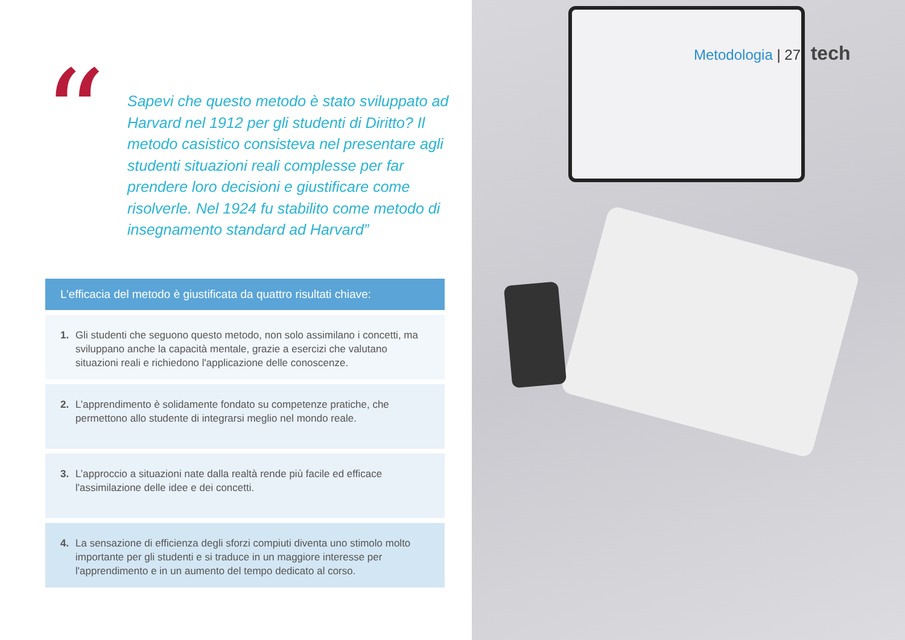“
Sapevi che questo metodo è stato sviluppato ad Harvard nel 1912 per gli studenti di Diritto? Il metodo casistico consisteva nel presentare agli studenti situazioni reali complesse per far prendere loro decisioni e giustificare come risolverle. Nel 1924 fu stabilito come metodo di insegnamento standard ad Harvard”
L’efficacia del metodo è giustificata da quattro risultati chiave:
1. Gli studenti che seguono questo metodo, non solo assimilano i concetti, ma sviluppano anche la capacità mentale, grazie a esercizi che valutano situazioni reali e richiedono l'applicazione delle conoscenze.
2. L’apprendimento è solidamente fondato su competenze pratiche, che permettono allo studente di integrarsi meglio nel mondo reale.
3. L’approccio a situazioni nate dalla realtà rende più facile ed efficace l'assimilazione delle idee e dei concetti.
4. La sensazione di efficienza degli sforzi compiuti diventa uno stimolo molto importante per gli studenti e si traduce in un maggiore interesse per l'apprendimento e in un aumento del tempo dedicato al corso.
Metodologia | 27 tech